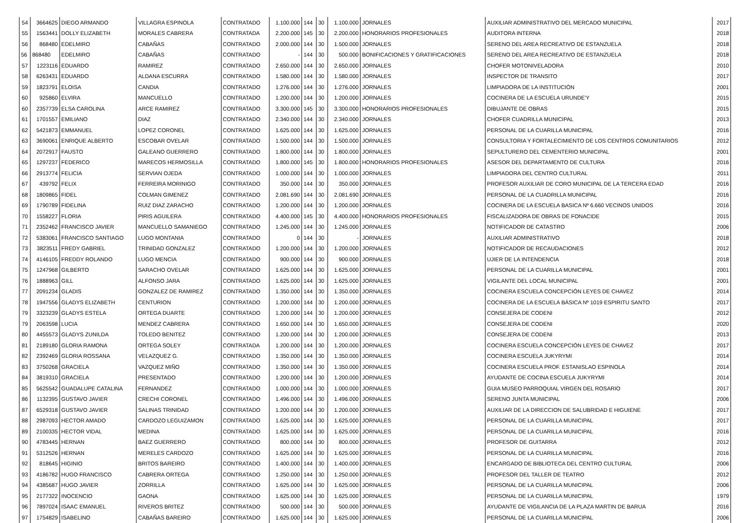| 54 | 3664625 | DIEGO ARMANDO | VILLAGRA ESPINOLA | CONTRATADO | 1.100.000 | 144 | 30 | 1.100.000 | JORNALES | AUXILIAR ADMINISTRATIVO DEL MERCADO MUNICIPAL | 2017 |
| 55 | 1563441 | DOLLY ELIZABETH | MORALES CABRERA | CONTRATADA | 2.200.000 | 145 | 30 | 2.200.000 | HONORARIOS PROFESIONALES | AUDITORA INTERNA | 2018 |
| 56 | 868480 | EDELMIRO | CABAÑAS | CONTRATADO | 2.000.000 | 144 | 30 | 1.500.000 | JORNALES | SERENO DEL AREA RECREATIVO DE ESTANZUELA | 2018 |
| 56 | 868480 | EDELMIRO | CABAÑAS | CONTRATADO | - | 144 | 30 | 500.000 | BONIFICACIONES Y GRATIFICACIONES | SERENO DEL AREA RECREATIVO DE ESTANZUELA | 2018 |
| 57 | 1223116 | EDUARDO | RAMIREZ | CONTRATADO | 2.650.000 | 144 | 30 | 2.650.000 | JORNALES | CHOFER MOTONIVELADORA | 2010 |
| 58 | 6263431 | EDUARDO | ALDANA ESCURRA | CONTRATADO | 1.580.000 | 144 | 30 | 1.580.000 | JORNALES | INSPECTOR DE TRANSITO | 2017 |
| 59 | 1823791 | ELOISA | CANDIA | CONTRATADO | 1.276.000 | 144 | 30 | 1.276.000 | JORNALES | LIMPIADORA DE LA INSTITUCIÓN | 2001 |
| 60 | 925860 | ELVIRA | MANCUELLO | CONTRATADO | 1.200.000 | 144 | 30 | 1.200.000 | JORNALES | COCINERA DE LA ESCUELA URUNDE'Y | 2015 |
| 60 | 2357739 | ELSA CAROLINA | ARCE RAMIREZ | CONTRATADO | 3.300.000 | 145 | 30 | 3.300.000 | HONORARIOS PROFESIONALES | DIBUJANTE DE OBRAS | 2015 |
| 61 | 1701557 | EMILIANO | DIAZ | CONTRATADO | 2.340.000 | 144 | 30 | 2.340.000 | JORNALES | CHOFER CUADRILLA MUNICIPAL | 2013 |
| 62 | 5421873 | EMMANUEL | LOPEZ CORONEL | CONTRATADO | 1.625.000 | 144 | 30 | 1.625.000 | JORNALES | PERSONAL DE LA CUARILLA MUNICIPAL | 2016 |
| 63 | 3690061 | ENRIQUE ALBERTO | ESCOBAR OVELAR | CONTRATADO | 1.500.000 | 144 | 30 | 1.500.000 | JORNALES | CONSULTORIA Y FORTALECIMIENTO DE LOS CENTROS COMUNITARIOS | 2012 |
| 64 | 2072917 | FAUSTO | GALEANO GUERRERO | CONTRATADO | 1.800.000 | 144 | 30 | 1.800.000 | JORNALES | SEPULTURERO DEL CEMENTERIO MUNICIPAL | 2001 |
| 65 | 1297237 | FEDERICO | MARECOS HERMOSILLA | CONTRATADO | 1.800.000 | 145 | 30 | 1.800.000 | HONORARIOS PROFESIONALES | ASESOR DEL DEPARTAMENTO DE CULTURA | 2016 |
| 66 | 2913774 | FELICIA | SERVIAN OJEDA | CONTRATADO | 1.000.000 | 144 | 30 | 1.000.000 | JORNALES | LIMPIADORA DEL CENTRO CULTURAL | 2011 |
| 67 | 439792 | FELIX | FERREIRA MORINIGO | CONTRATADO | 350.000 | 144 | 30 | 350.000 | JORNALES | PROFESOR AUXILIAR DE CORO MUNICIPAL DE LA TERCERA EDAD | 2016 |
| 68 | 1809865 | FIDEL | COLMAN GIMENEZ | CONTRATADO | 2.081.690 | 144 | 30 | 2.081.690 | JORNALES | PERSONAL DE LA CUADRILLA MUNICIPAL | 2016 |
| 69 | 1790789 | FIDELINA | RUIZ DIAZ ZARACHO | CONTRATADO | 1.200.000 | 144 | 30 | 1.200.000 | JORNALES | COCINERA DE LA ESCUELA BASICA Nº 6.660 VECINOS UNIDOS | 2016 |
| 70 | 1558227 | FLORIA | PIRIS AGUILERA | CONTRATADO | 4.400.000 | 145 | 30 | 4.400.000 | HONORARIOS PROFESIONALES | FISCALIZADORA DE OBRAS DE FONACIDE | 2015 |
| 71 | 2352462 | FRANCISCO JAVIER | MANCUELLO SAMANIEGO | CONTRATADO | 1.245.000 | 144 | 30 | 1.245.000 | JORNALES | NOTIFICADOR DE CATASTRO | 2006 |
| 72 | 5383061 | FRANCISCO SANTIAGO | LUGO MONTANIA | CONTRATADO | 0 | 144 | 30 | - | JORNALES | AUXILIAR ADMINISTRATIVO | 2018 |
| 73 | 3823511 | FREDY GABRIEL | TRINIDAD GONZALEZ | CONTRATADO | 1.200.000 | 144 | 30 | 1.200.000 | JORNALES | NOTIFICADOR DE RECAUDACIONES | 2012 |
| 74 | 4146105 | FREDDY ROLANDO | LUGO MENCIA | CONTRATADO | 900.000 | 144 | 30 | 900.000 | JORNALES | UJIER DE LA INTENDENCIA | 2018 |
| 75 | 1247968 | GILBERTO | SARACHO OVELAR | CONTRATADO | 1.625.000 | 144 | 30 | 1.625.000 | JORNALES | PERSONAL DE LA CUARILLA MUNICIPAL | 2001 |
| 76 | 1888963 | GILL | ALFONSO JARA | CONTRATADO | 1.625.000 | 144 | 30 | 1.625.000 | JORNALES | VIGILANTE DEL LOCAL MUNICIPAL | 2001 |
| 77 | 2091234 | GLADIS | GONZALEZ DE RAMIREZ | CONTRATADO | 1.350.000 | 144 | 30 | 1.350.000 | JORNALES | COCINERA ESCUELA CONCEPCIÓN LEYES DE CHAVEZ | 2014 |
| 78 | 1947556 | GLADYS ELIZABETH | CENTURION | CONTRATADO | 1.200.000 | 144 | 30 | 1.200.000 | JORNALES | COCINERA DE LA ESCUELA BÁSICA Nº 1019 ESPIRITU SANTO | 2017 |
| 79 | 3323239 | GLADYS ESTELA | ORTEGA DUARTE | CONTRATADO | 1.200.000 | 144 | 30 | 1.200.000 | JORNALES | CONSEJERA DE CODENI | 2012 |
| 79 | 2063598 | LUCIA | MENDEZ CABRERA | CONTRATADO | 1.650.000 | 144 | 30 | 1.650.000 | JORNALES | CONSEJERA DE CODENI | 2020 |
| 80 | 4455573 | GLADYS ZUNILDA | TOLEDO BENITEZ | CONTRATADO | 1.200.000 | 144 | 30 | 1.200.000 | JORNALES | CONSEJERA DE CODENI | 2013 |
| 81 | 2189180 | GLORIA RAMONA | ORTEGA SOLEY | CONTRATADA | 1.200.000 | 144 | 30 | 1.200.000 | JORNALES | COCINERA ESCUELA CONCEPCIÓN LEYES DE CHAVEZ | 2017 |
| 82 | 2392469 | GLORIA ROSSANA | VELAZQUEZ G. | CONTRATADO | 1.350.000 | 144 | 30 | 1.350.000 | JORNALES | COCINERA ESCUELA JUKYRYMI | 2014 |
| 83 | 3750268 | GRACIELA | VAZQUEZ MIÑO | CONTRATADO | 1.350.000 | 144 | 30 | 1.350.000 | JORNALES | COCINERA ESCUELA PROF. ESTANISLAO ESPINOLA | 2014 |
| 84 | 3819310 | GRACIELA | PRESENTADO | CONTRATADO | 1.200.000 | 144 | 30 | 1.200.000 | JORNALES | AYUDANTE DE COCINA ESCUELA JUKYRYMI | 2014 |
| 85 | 5625542 | GUADALUPE CATALINA | FERNANDEZ | CONTRATADO | 1.000.000 | 144 | 30 | 1.000.000 | JORNALES | GUIA MUSEO PARROQUIAL VIRGEN DEL ROSARIO | 2017 |
| 86 | 1132395 | GUSTAVO JAVIER | CRECHI CORONEL | CONTRATADO | 1.496.000 | 144 | 30 | 1.496.000 | JORNALES | SERENO JUNTA MUNICIPAL | 2006 |
| 87 | 6529318 | GUSTAVO JAVIER | SALINAS TRINIDAD | CONTRATADO | 1.200.000 | 144 | 30 | 1.200.000 | JORNALES | AUXILIAR DE LA DIRECCION DE SALUBRIDAD E HIGUIENE | 2017 |
| 88 | 2987093 | HECTOR AMADO | CARDOZO LEGUIZAMON | CONTRATADO | 1.625.000 | 144 | 30 | 1.625.000 | JORNALES | PERSONAL DE LA CUARILLA MUNICIPAL | 2017 |
| 89 | 2100335 | HECTOR VIDAL | MEDINA | CONTRATADO | 1.625.000 | 144 | 30 | 1.625.000 | JORNALES | PERSONAL DE LA CUARILLA MUNICIPAL | 2016 |
| 90 | 4783445 | HERNAN | BAEZ GUERRERO | CONTRATADO | 800.000 | 144 | 30 | 800.000 | JORNALES | PROFESOR DE GUITARRA | 2012 |
| 91 | 5312526 | HERNAN | MERELES CARDOZO | CONTRATADO | 1.625.000 | 144 | 30 | 1.625.000 | JORNALES | PERSONAL DE LA CUARILLA MUNICIPAL | 2016 |
| 92 | 818645 | HIGINIO | BRITOS BAREIRO | CONTRATADO | 1.400.000 | 144 | 30 | 1.400.000 | JORNALES | ENCARGADO DE BIBLIOTECA DEL CENTRO CULTURAL | 2006 |
| 93 | 4186782 | HUGO FRANCISCO | CABRERA ORTEGA | CONTRATADO | 1.250.000 | 144 | 30 | 1.250.000 | JORNALES | PROFESOR DEL TALLER DE TEATRO | 2012 |
| 94 | 4385687 | HUGO JAVIER | ZORRILLA | CONTRATADO | 1.625.000 | 144 | 30 | 1.625.000 | JORNALES | PERSONAL DE LA CUARILLA MUNICIPAL | 2006 |
| 95 | 2177322 | INOCENCIO | GAONA | CONTRATADO | 1.625.000 | 144 | 30 | 1.625.000 | JORNALES | PERSONAL DE LA CUARILLA MUNICIPAL | 1979 |
| 96 | 7897024 | ISAAC EMANUEL | RIVEROS BRITEZ | CONTRATADO | 500.000 | 144 | 30 | 500.000 | JORNALES | AYUDANTE DE VIGILANCIA DE LA PLAZA MARTIN DE BARUA | 2016 |
| 97 | 1754829 | ISABELINO | CABAÑAS BAREIRO | CONTRATADO | 1.625.000 | 144 | 30 | 1.625.000 | JORNALES | PERSONAL DE LA CUARILLA MUNICIPAL | 2006 |